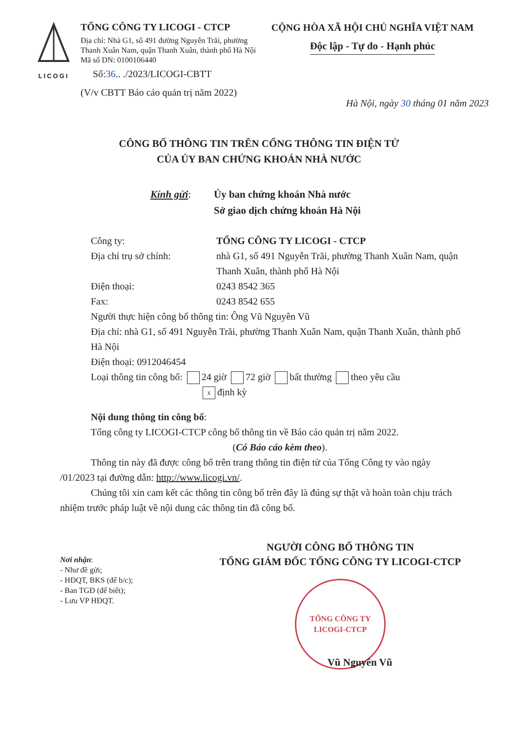LICOGI
TỔNG CÔNG TY LICOGI - CTCP
Địa chỉ: Nhà G1, số 491 đường Nguyễn Trãi, phường Thanh Xuân Nam, quận Thanh Xuân, thành phố Hà Nội
Mã số DN: 0100106440
Số:36.. ./2023/LICOGI-CBTT
(V/v CBTT Báo cáo quản trị năm 2022)
CỘNG HÒA XÃ HỘI CHỦ NGHĨA VIỆT NAM
Độc lập - Tự do - Hạnh phúc
Hà Nội, ngày 30 tháng 01 năm 2023
CÔNG BỐ THÔNG TIN TRÊN CỔNG THÔNG TIN ĐIỆN TỬ
CỦA ỦY BAN CHỨNG KHOÁN NHÀ NƯỚC
Kính gửi: Ủy ban chứng khoán Nhà nước
Sở giao dịch chứng khoán Hà Nội
Công ty: TỔNG CÔNG TY LICOGI - CTCP
Địa chỉ trụ sở chính: nhà G1, số 491 Nguyễn Trãi, phường Thanh Xuân Nam, quận Thanh Xuân, thành phố Hà Nội
Điện thoại: 0243 8542 365
Fax: 0243 8542 655
Người thực hiện công bố thông tin: Ông Vũ Nguyên Vũ
Địa chỉ: nhà G1, số 491 Nguyễn Trãi, phường Thanh Xuân Nam, quận Thanh Xuân, thành phố Hà Nội
Điện thoại: 0912046454
Loại thông tin công bố: 24 giờ 72 giờ bất thường theo yêu cầu
xđịnh kỳ
Nội dung thông tin công bố:
Tổng công ty LICOGI-CTCP công bố thông tin về Báo cáo quản trị năm 2022.
(Có Báo cáo kèm theo).
Thông tin này đã được công bố trên trang thông tin điện tử của Tổng Công ty vào ngày /01/2023 tại đường dẫn: http://www.licogi.vn/.
Chúng tôi xin cam kết các thông tin công bố trên đây là đúng sự thật và hoàn toàn chịu trách nhiệm trước pháp luật về nội dung các thông tin đã công bố.
Nơi nhận:
- Như đề gửi;
- HĐQT, BKS (để b/c);
- Ban TGĐ (để biết);
- Lưu VP HĐQT.
NGƯỜI CÔNG BỐ THÔNG TIN
TỔNG GIÁM ĐỐC TỔNG CÔNG TY LICOGI-CTCP
TỔNG CÔNG TY
LICOGI-CTCP
Vũ Nguyên Vũ